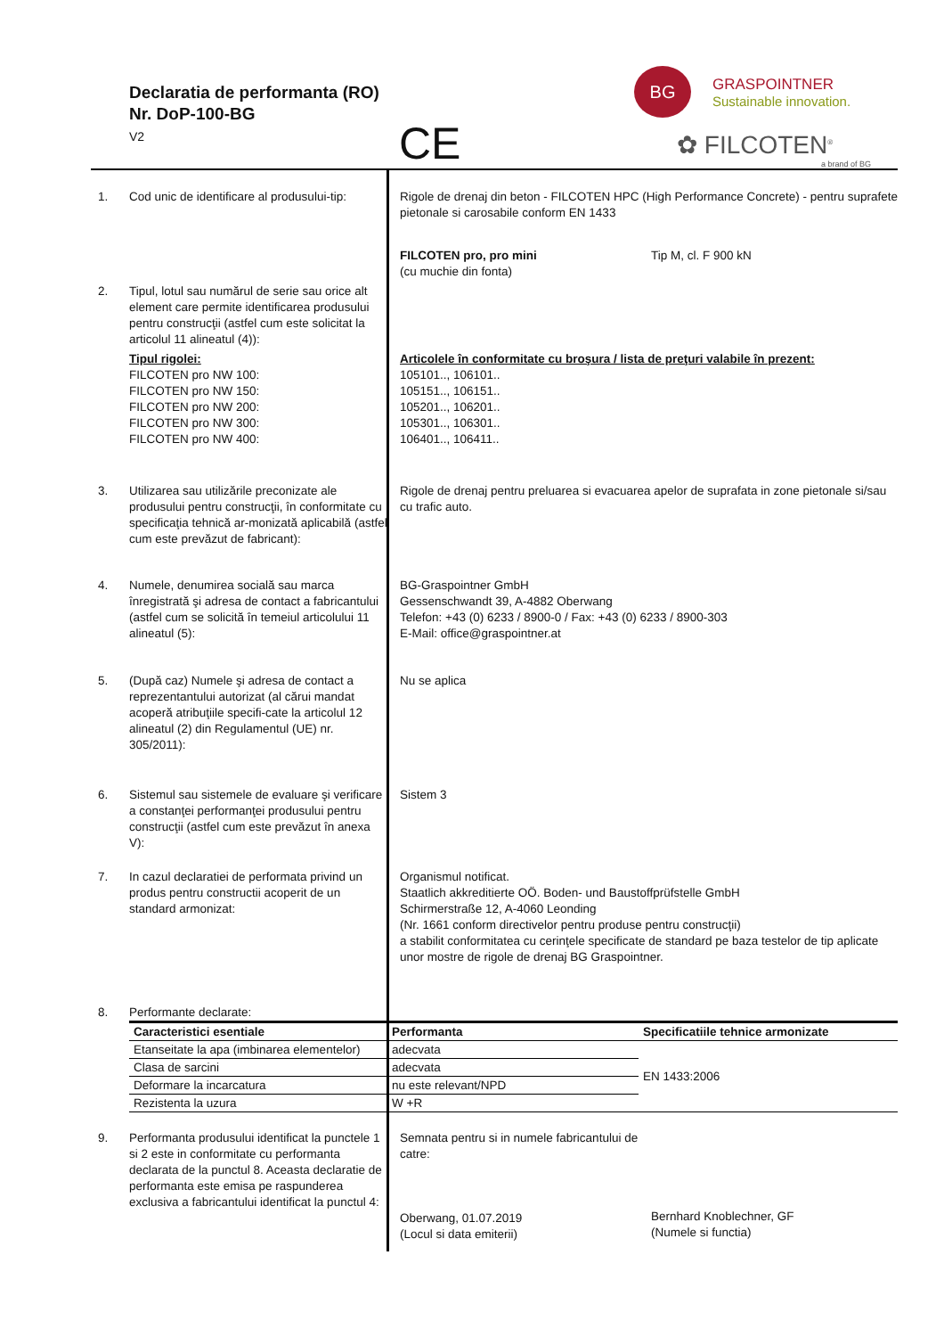Declaratia de performanta (RO)
Nr. DoP-100-BG
V2
CE
BG
GRASPOINTNER
Sustainable innovation.
✿ FILCOTEN<sup>®</sup>
a brand of BG
1. Cod unic de identificare al produsului-tip:
Rigole de drenaj din beton - FILCOTEN HPC (High Performance Concrete) - pentru suprafete pietonale si carosabile conform EN 1433
FILCOTEN pro, pro mini
(cu muchie din fonta)
Tip M, cl. F 900 kN
2. Tipul, lotul sau numărul de serie sau orice alt element care permite identificarea produsului pentru construcţii (astfel cum este solicitat la articolul 11 alineatul (4)):
Tipul rigolei:
FILCOTEN pro NW 100:
FILCOTEN pro NW 150:
FILCOTEN pro NW 200:
FILCOTEN pro NW 300:
FILCOTEN pro NW 400:
Articolele în conformitate cu broşura / lista de preţuri valabile în prezent:
105101.., 106101..
105151.., 106151..
105201.., 106201..
105301.., 106301..
106401.., 106411..
3. Utilizarea sau utilizările preconizate ale produsului pentru construcţii, în conformitate cu specificaţia tehnică ar-monizată aplicabilă (astfel cum este prevăzut de fabricant):
Rigole de drenaj pentru preluarea si evacuarea apelor de suprafata in zone pietonale si/sau cu trafic auto.
4. Numele, denumirea socială sau marca înregistrată şi adresa de contact a fabricantului (astfel cum se solicită în temeiul articolului 11 alineatul (5):
BG-Graspointner GmbH
Gessenschwandt 39, A-4882 Oberwang
Telefon: +43 (0) 6233 / 8900-0 / Fax: +43 (0) 6233 / 8900-303
E-Mail: office@graspointner.at
5. (După caz) Numele şi adresa de contact a reprezentantului autorizat (al cărui mandat acoperă atribuţiile specifi-cate la articolul 12 alineatul (2) din Regulamentul (UE) nr. 305/2011):
Nu se aplica
6. Sistemul sau sistemele de evaluare şi verificare a constanţei performanţei produsului pentru construcţii (astfel cum este prevăzut în anexa V):
Sistem 3
7. In cazul declaratiei de performata privind un produs pentru constructii acoperit de un standard armonizat:
Organismul notificat.
Staatlich akkreditierte OÖ. Boden- und Baustoffprüfstelle GmbH
Schirmerstraße 12, A-4060 Leonding
(Nr. 1661 conform directivelor pentru produse pentru construcţii)
a stabilit conformitatea cu cerinţele specificate de standard pe baza testelor de tip aplicate unor mostre de rigole de drenaj BG Graspointner.
8. Performante declarate:
| Caracteristici esentiale | Performanta | Specificatiile tehnice armonizate |
| --- | --- | --- |
| Etanseitate la apa (imbinarea elementelor) | adecvata | EN 1433:2006 |
| Clasa de sarcini | adecvata | |
| Deformare la incarcatura | nu este relevant/NPD | |
| Rezistenta la uzura | W +R | |
9. Performanta produsului identificat la punctele 1 si 2 este in conformitate cu performanta declarata de la punctul 8. Aceasta declaratie de performanta este emisa pe raspunderea exclusiva a fabricantului identificat la punctul 4:
Semnata pentru si in numele fabricantului de catre:
Oberwang, 01.07.2019
(Locul si data emiterii)
Bernhard Knoblechner, GF
(Numele si functia)